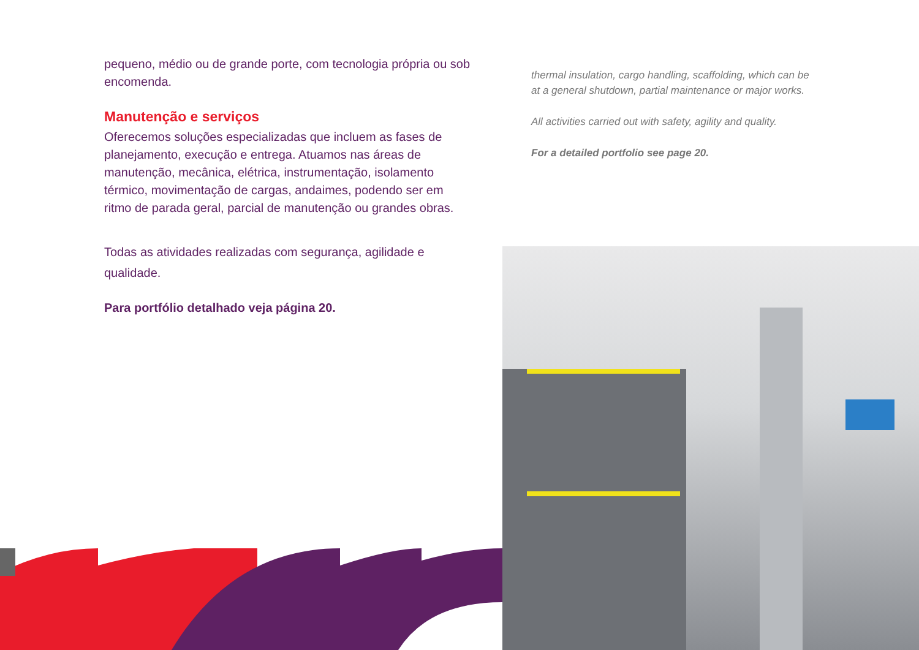pequeno, médio ou de grande porte, com tecnologia própria ou sob encomenda.
Manutenção e serviços
Oferecemos soluções especializadas que incluem as fases de planejamento, execução e entrega. Atuamos nas áreas de manutenção, mecânica, elétrica, instrumentação, isolamento térmico, movimentação de cargas, andaimes, podendo ser em ritmo de parada geral, parcial de manutenção ou grandes obras.
Todas as atividades realizadas com segurança, agilidade e qualidade.
Para portfólio detalhado veja página 20.
thermal insulation, cargo handling, scaffolding, which can be at a general shutdown, partial maintenance or major works.
All activities carried out with safety, agility and quality.
For a detailed portfolio see page 20.